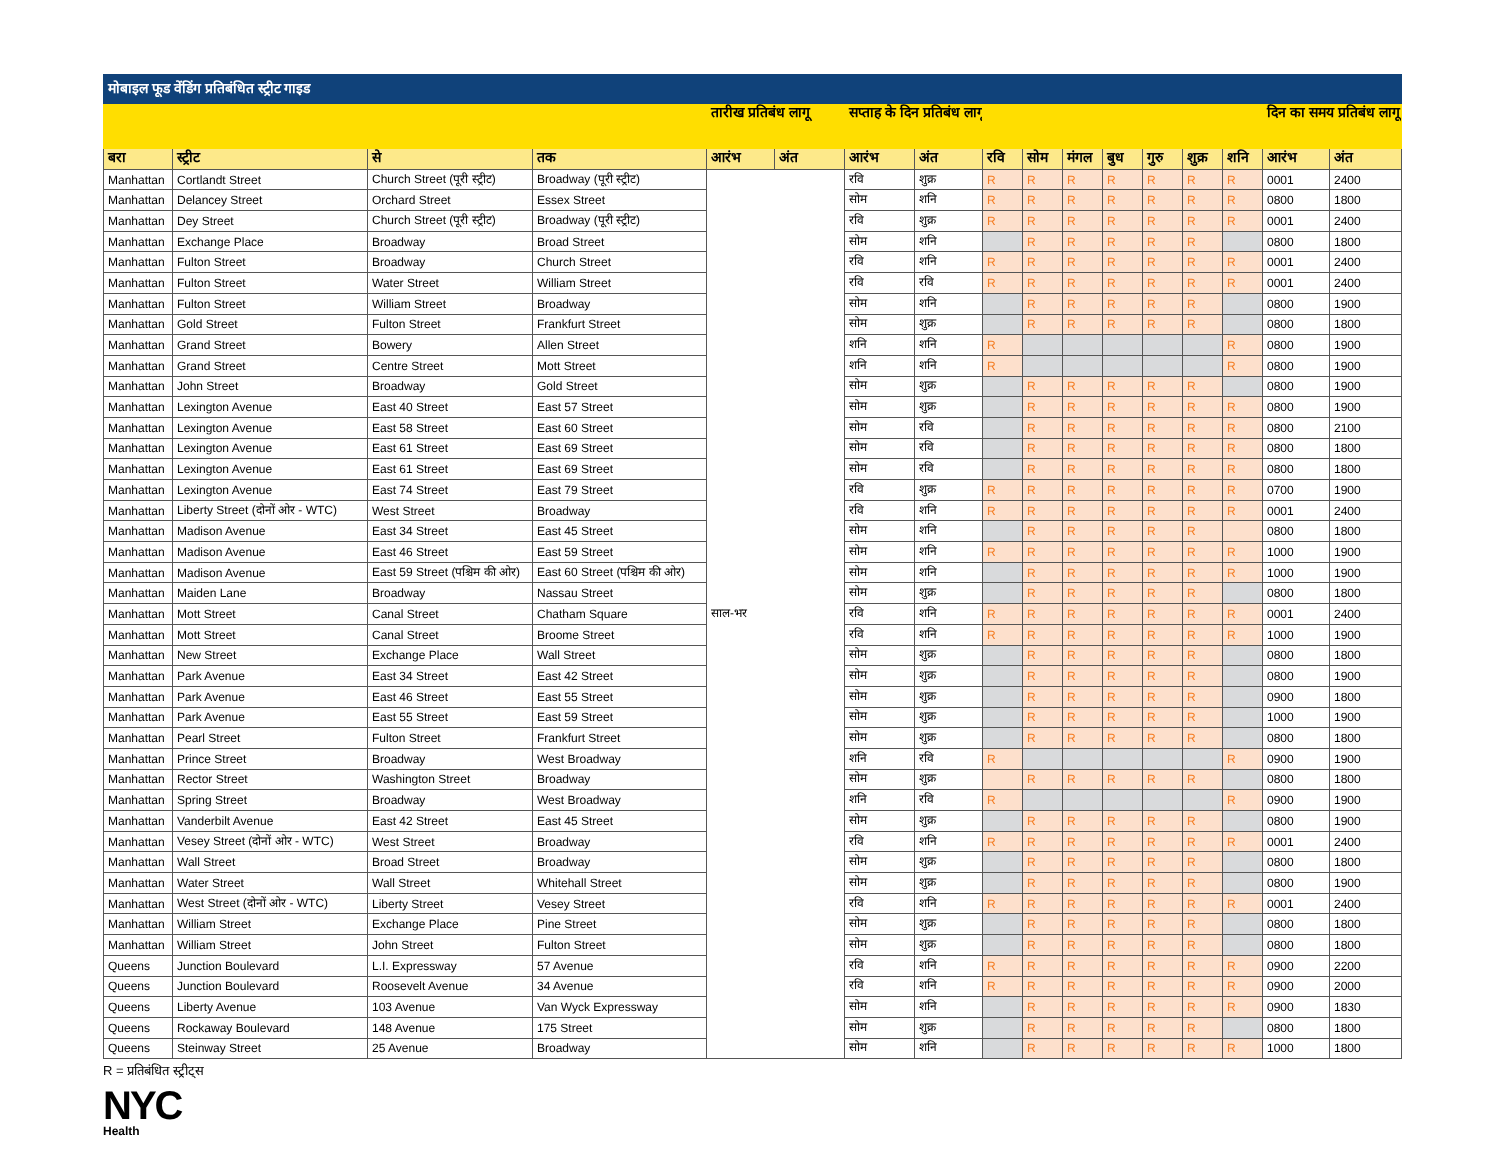| मोबाइल फूड वेंडिंग प्रतिबंधित स्ट्रीट गाइड | | | | | | | | | | | | | | | | |
| --- | --- | --- | --- | --- | --- | --- | --- | --- | --- | --- | --- | --- | --- | --- | --- | --- |
| | | | | तारीख प्रतिबंध लागू | | सप्ताह के दिन प्रतिबंध लागू | | | | | | | | | दिन का समय प्रतिबंध लागू | |
| बरा | स्ट्रीट | से | तक | आरंभ | अंत | आरंभ | अंत | रवि | सोम | मंगल | बुध | गुरु | शुक्र | शनि | आरंभ | अंत |
| Manhattan | Cortlandt Street | Church Street (पूरी स्ट्रीट) | Broadway (पूरी स्ट्रीट) | साल-भर | | रवि | शुक्र | R | R | R | R | R | R | R | 0001 | 2400 |
| Manhattan | Delancey Street | Orchard Street | Essex Street | | | सोम | शनि | R | R | R | R | R | R | R | 0800 | 1800 |
| Manhattan | Dey Street | Church Street (पूरी स्ट्रीट) | Broadway (पूरी स्ट्रीट) | | | रवि | शुक्र | R | R | R | R | R | R | R | 0001 | 2400 |
| Manhattan | Exchange Place | Broadway | Broad Street | | | सोम | शनि | | R | R | R | R | R | | 0800 | 1800 |
| Manhattan | Fulton Street | Broadway | Church Street | | | रवि | शनि | R | R | R | R | R | R | R | 0001 | 2400 |
| Manhattan | Fulton Street | Water Street | William Street | | | रवि | रवि | R | R | R | R | R | R | R | 0001 | 2400 |
| Manhattan | Fulton Street | William Street | Broadway | | | सोम | शनि | | R | R | R | R | R | | 0800 | 1900 |
| Manhattan | Gold Street | Fulton Street | Frankfurt Street | | | सोम | शुक्र | | R | R | R | R | R | | 0800 | 1800 |
| Manhattan | Grand Street | Bowery | Allen Street | | | शनि | शनि | R | | | | | | R | 0800 | 1900 |
| Manhattan | Grand Street | Centre Street | Mott Street | | | शनि | शनि | R | | | | | | R | 0800 | 1900 |
| Manhattan | John Street | Broadway | Gold Street | | | सोम | शुक्र | | R | R | R | R | R | | 0800 | 1900 |
| Manhattan | Lexington Avenue | East 40 Street | East 57 Street | | | सोम | शुक्र | | R | R | R | R | R | R | 0800 | 1900 |
| Manhattan | Lexington Avenue | East 58 Street | East 60 Street | | | सोम | रवि | | R | R | R | R | R | R | 0800 | 2100 |
| Manhattan | Lexington Avenue | East 61 Street | East 69 Street | | | सोम | रवि | | R | R | R | R | R | R | 0800 | 1800 |
| Manhattan | Lexington Avenue | East 61 Street | East 69 Street | | | सोम | रवि | | R | R | R | R | R | R | 0800 | 1800 |
| Manhattan | Lexington Avenue | East 74 Street | East 79 Street | | | रवि | शुक्र | R | R | R | R | R | R | R | 0700 | 1900 |
| Manhattan | Liberty Street (दोनों ओर - WTC) | West Street | Broadway | | | रवि | शनि | R | R | R | R | R | R | R | 0001 | 2400 |
| Manhattan | Madison Avenue | East 34 Street | East 45 Street | | | सोम | शनि | | R | R | R | R | R | | 0800 | 1800 |
| Manhattan | Madison Avenue | East 46 Street | East 59 Street | | | सोम | शनि | R | R | R | R | R | R | R | 1000 | 1900 |
| Manhattan | Madison Avenue | East 59 Street (पश्चिम की ओर) | East 60 Street (पश्चिम की ओर) | | | सोम | शनि | | R | R | R | R | R | R | 1000 | 1900 |
| Manhattan | Maiden Lane | Broadway | Nassau Street | | | सोम | शुक्र | | R | R | R | R | R | | 0800 | 1800 |
| Manhattan | Mott Street | Canal Street | Chatham Square | | | रवि | शनि | R | R | R | R | R | R | R | 0001 | 2400 |
| Manhattan | Mott Street | Canal Street | Broome Street | | | रवि | शनि | R | R | R | R | R | R | R | 1000 | 1900 |
| Manhattan | New Street | Exchange Place | Wall Street | | | सोम | शुक्र | | R | R | R | R | R | | 0800 | 1800 |
| Manhattan | Park Avenue | East 34 Street | East 42 Street | | | सोम | शुक्र | | R | R | R | R | R | | 0800 | 1900 |
| Manhattan | Park Avenue | East 46 Street | East 55 Street | | | सोम | शुक्र | | R | R | R | R | R | | 0900 | 1800 |
| Manhattan | Park Avenue | East 55 Street | East 59 Street | | | सोम | शुक्र | | R | R | R | R | R | | 1000 | 1900 |
| Manhattan | Pearl Street | Fulton Street | Frankfurt Street | | | सोम | शुक्र | | R | R | R | R | R | | 0800 | 1800 |
| Manhattan | Prince Street | Broadway | West Broadway | | | शनि | रवि | R | | | | | | R | 0900 | 1900 |
| Manhattan | Rector Street | Washington Street | Broadway | | | सोम | शुक्र | | R | R | R | R | R | | 0800 | 1800 |
| Manhattan | Spring Street | Broadway | West Broadway | | | शनि | रवि | R | | | | | | R | 0900 | 1900 |
| Manhattan | Vanderbilt Avenue | East 42 Street | East 45 Street | | | सोम | शुक्र | | R | R | R | R | R | | 0800 | 1900 |
| Manhattan | Vesey Street (दोनों ओर - WTC) | West Street | Broadway | | | रवि | शनि | R | R | R | R | R | R | R | 0001 | 2400 |
| Manhattan | Wall Street | Broad Street | Broadway | | | सोम | शुक्र | | R | R | R | R | R | | 0800 | 1800 |
| Manhattan | Water Street | Wall Street | Whitehall Street | | | सोम | शुक्र | | R | R | R | R | R | | 0800 | 1900 |
| Manhattan | West Street (दोनों ओर - WTC) | Liberty Street | Vesey Street | | | रवि | शनि | R | R | R | R | R | R | R | 0001 | 2400 |
| Manhattan | William Street | Exchange Place | Pine Street | | | सोम | शुक्र | | R | R | R | R | R | | 0800 | 1800 |
| Manhattan | William Street | John Street | Fulton Street | | | सोम | शुक्र | | R | R | R | R | R | | 0800 | 1800 |
| Queens | Junction Boulevard | L.I. Expressway | 57 Avenue | | | रवि | शनि | R | R | R | R | R | R | R | 0900 | 2200 |
| Queens | Junction Boulevard | Roosevelt Avenue | 34 Avenue | | | रवि | शनि | R | R | R | R | R | R | R | 0900 | 2000 |
| Queens | Liberty Avenue | 103 Avenue | Van Wyck Expressway | | | सोम | शनि | | R | R | R | R | R | R | 0900 | 1830 |
| Queens | Rockaway Boulevard | 148 Avenue | 175 Street | | | सोम | शुक्र | | R | R | R | R | R | | 0800 | 1800 |
| Queens | Steinway Street | 25 Avenue | Broadway | | | सोम | शनि | | R | R | R | R | R | R | 1000 | 1800 |
R = प्रतिबंधित स्ट्रीट्स
NYC
Health